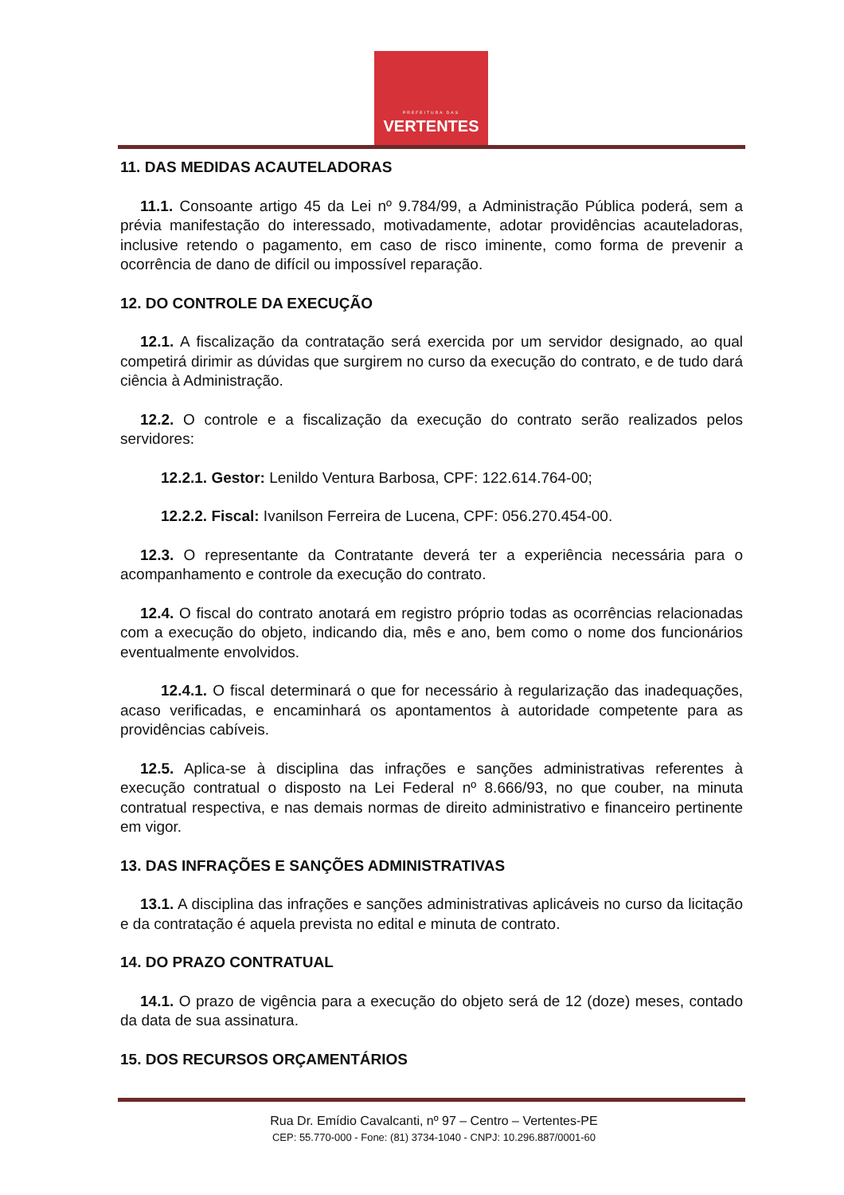PREFEITURA DAS
VERTENTES
11. DAS MEDIDAS ACAUTELADORAS
11.1. Consoante artigo 45 da Lei nº 9.784/99, a Administração Pública poderá, sem a prévia manifestação do interessado, motivadamente, adotar providências acauteladoras, inclusive retendo o pagamento, em caso de risco iminente, como forma de prevenir a ocorrência de dano de difícil ou impossível reparação.
12. DO CONTROLE DA EXECUÇÃO
12.1. A fiscalização da contratação será exercida por um servidor designado, ao qual competirá dirimir as dúvidas que surgirem no curso da execução do contrato, e de tudo dará ciência à Administração.
12.2. O controle e a fiscalização da execução do contrato serão realizados pelos servidores:
12.2.1. Gestor: Lenildo Ventura Barbosa, CPF: 122.614.764-00;
12.2.2. Fiscal: Ivanilson Ferreira de Lucena, CPF: 056.270.454-00.
12.3. O representante da Contratante deverá ter a experiência necessária para o acompanhamento e controle da execução do contrato.
12.4. O fiscal do contrato anotará em registro próprio todas as ocorrências relacionadas com a execução do objeto, indicando dia, mês e ano, bem como o nome dos funcionários eventualmente envolvidos.
12.4.1. O fiscal determinará o que for necessário à regularização das inadequações, acaso verificadas, e encaminhará os apontamentos à autoridade competente para as providências cabíveis.
12.5. Aplica-se à disciplina das infrações e sanções administrativas referentes à execução contratual o disposto na Lei Federal nº 8.666/93, no que couber, na minuta contratual respectiva, e nas demais normas de direito administrativo e financeiro pertinente em vigor.
13. DAS INFRAÇÕES E SANÇÕES ADMINISTRATIVAS
13.1. A disciplina das infrações e sanções administrativas aplicáveis no curso da licitação e da contratação é aquela prevista no edital e minuta de contrato.
14. DO PRAZO CONTRATUAL
14.1. O prazo de vigência para a execução do objeto será de 12 (doze) meses, contado da data de sua assinatura.
15. DOS RECURSOS ORÇAMENTÁRIOS
Rua Dr. Emídio Cavalcanti, nº 97 – Centro – Vertentes-PE
CEP: 55.770-000 - Fone: (81) 3734-1040 - CNPJ: 10.296.887/0001-60